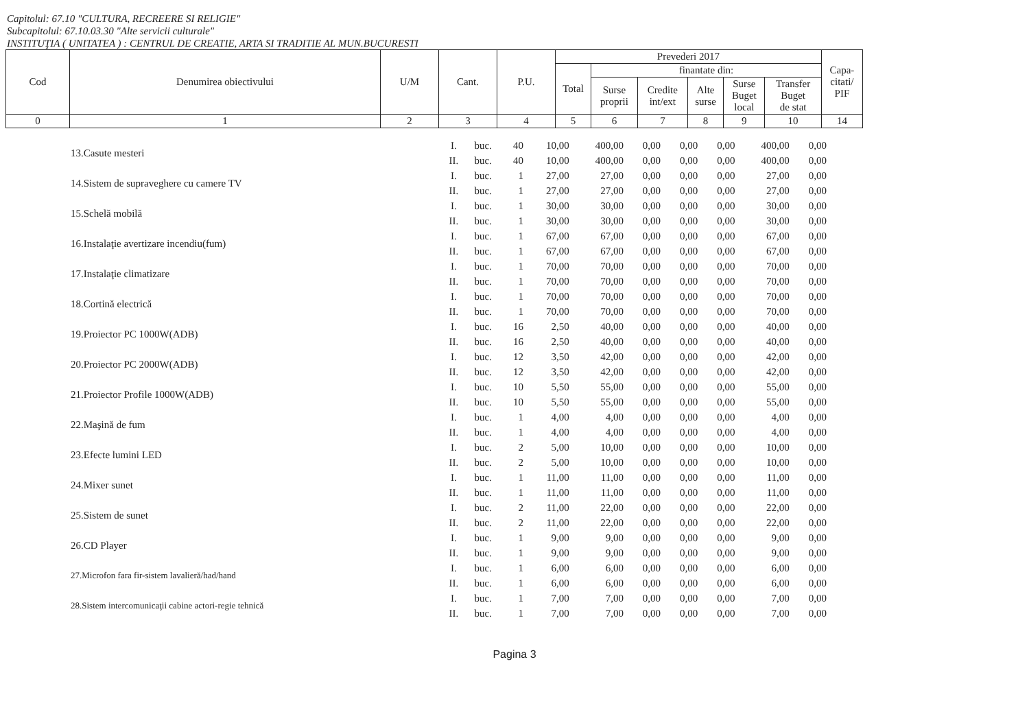Capitolul: 67.10 "CULTURA, RECREERE SI RELIGIE"
Subcapitolul: 67.10.03.30 "Alte servicii culturale"
INSTITUŢIA ( UNITATEA ) : CENTRUL DE CREATIE, ARTA SI TRADITIE AL MUN.BUCURESTI
| Cod | Denumirea obiectivului | U/M | Cant. | P.U. | Prevederi 2017 | | | | | | Capa- citati/ PIF |
| --- | --- | --- | --- | --- | --- | --- | --- | --- | --- | --- | --- |
| | | | | | Total | finantate din: | | | | | |
| | | | | | | Surse proprii | Credite int/ext | Alte surse | Surse Buget local | Transfer Buget de stat | |
| 0 | 1 | 2 | 3 | 4 | 5 | 6 | 7 | 8 | 9 | 10 | 14 |
| 13.Casute mesteri | I. | buc. | 40 | 10,00 | 400,00 | 0,00 | 0,00 | 0,00 | 400,00 | 0,00 |
| | II. | buc. | 40 | 10,00 | 400,00 | 0,00 | 0,00 | 0,00 | 400,00 | 0,00 |
| 14.Sistem de supraveghere cu camere TV | I. | buc. | 1 | 27,00 | 27,00 | 0,00 | 0,00 | 0,00 | 27,00 | 0,00 |
| | II. | buc. | 1 | 27,00 | 27,00 | 0,00 | 0,00 | 0,00 | 27,00 | 0,00 |
| 15.Schelă mobilă | I. | buc. | 1 | 30,00 | 30,00 | 0,00 | 0,00 | 0,00 | 30,00 | 0,00 |
| | II. | buc. | 1 | 30,00 | 30,00 | 0,00 | 0,00 | 0,00 | 30,00 | 0,00 |
| 16.Instalaţie avertizare incendiu(fum) | I. | buc. | 1 | 67,00 | 67,00 | 0,00 | 0,00 | 0,00 | 67,00 | 0,00 |
| | II. | buc. | 1 | 67,00 | 67,00 | 0,00 | 0,00 | 0,00 | 67,00 | 0,00 |
| 17.Instalaţie climatizare | I. | buc. | 1 | 70,00 | 70,00 | 0,00 | 0,00 | 0,00 | 70,00 | 0,00 |
| | II. | buc. | 1 | 70,00 | 70,00 | 0,00 | 0,00 | 0,00 | 70,00 | 0,00 |
| 18.Cortină electrică | I. | buc. | 1 | 70,00 | 70,00 | 0,00 | 0,00 | 0,00 | 70,00 | 0,00 |
| | II. | buc. | 1 | 70,00 | 70,00 | 0,00 | 0,00 | 0,00 | 70,00 | 0,00 |
| 19.Proiector PC 1000W(ADB) | I. | buc. | 16 | 2,50 | 40,00 | 0,00 | 0,00 | 0,00 | 40,00 | 0,00 |
| | II. | buc. | 16 | 2,50 | 40,00 | 0,00 | 0,00 | 0,00 | 40,00 | 0,00 |
| 20.Proiector PC 2000W(ADB) | I. | buc. | 12 | 3,50 | 42,00 | 0,00 | 0,00 | 0,00 | 42,00 | 0,00 |
| | II. | buc. | 12 | 3,50 | 42,00 | 0,00 | 0,00 | 0,00 | 42,00 | 0,00 |
| 21.Proiector Profile 1000W(ADB) | I. | buc. | 10 | 5,50 | 55,00 | 0,00 | 0,00 | 0,00 | 55,00 | 0,00 |
| | II. | buc. | 10 | 5,50 | 55,00 | 0,00 | 0,00 | 0,00 | 55,00 | 0,00 |
| 22.Maşină de fum | I. | buc. | 1 | 4,00 | 4,00 | 0,00 | 0,00 | 0,00 | 4,00 | 0,00 |
| | II. | buc. | 1 | 4,00 | 4,00 | 0,00 | 0,00 | 0,00 | 4,00 | 0,00 |
| 23.Efecte lumini LED | I. | buc. | 2 | 5,00 | 10,00 | 0,00 | 0,00 | 0,00 | 10,00 | 0,00 |
| | II. | buc. | 2 | 5,00 | 10,00 | 0,00 | 0,00 | 0,00 | 10,00 | 0,00 |
| 24.Mixer sunet | I. | buc. | 1 | 11,00 | 11,00 | 0,00 | 0,00 | 0,00 | 11,00 | 0,00 |
| | II. | buc. | 1 | 11,00 | 11,00 | 0,00 | 0,00 | 0,00 | 11,00 | 0,00 |
| 25.Sistem de sunet | I. | buc. | 2 | 11,00 | 22,00 | 0,00 | 0,00 | 0,00 | 22,00 | 0,00 |
| | II. | buc. | 2 | 11,00 | 22,00 | 0,00 | 0,00 | 0,00 | 22,00 | 0,00 |
| 26.CD Player | I. | buc. | 1 | 9,00 | 9,00 | 0,00 | 0,00 | 0,00 | 9,00 | 0,00 |
| | II. | buc. | 1 | 9,00 | 9,00 | 0,00 | 0,00 | 0,00 | 9,00 | 0,00 |
| 27.Microfon fara fir-sistem lavalieră/had/hand | I. | buc. | 1 | 6,00 | 6,00 | 0,00 | 0,00 | 0,00 | 6,00 | 0,00 |
| | II. | buc. | 1 | 6,00 | 6,00 | 0,00 | 0,00 | 0,00 | 6,00 | 0,00 |
| 28.Sistem intercomunicaţii cabine actori-regie tehnică | I. | buc. | 1 | 7,00 | 7,00 | 0,00 | 0,00 | 0,00 | 7,00 | 0,00 |
| | II. | buc. | 1 | 7,00 | 7,00 | 0,00 | 0,00 | 0,00 | 7,00 | 0,00 |
Pagina 3